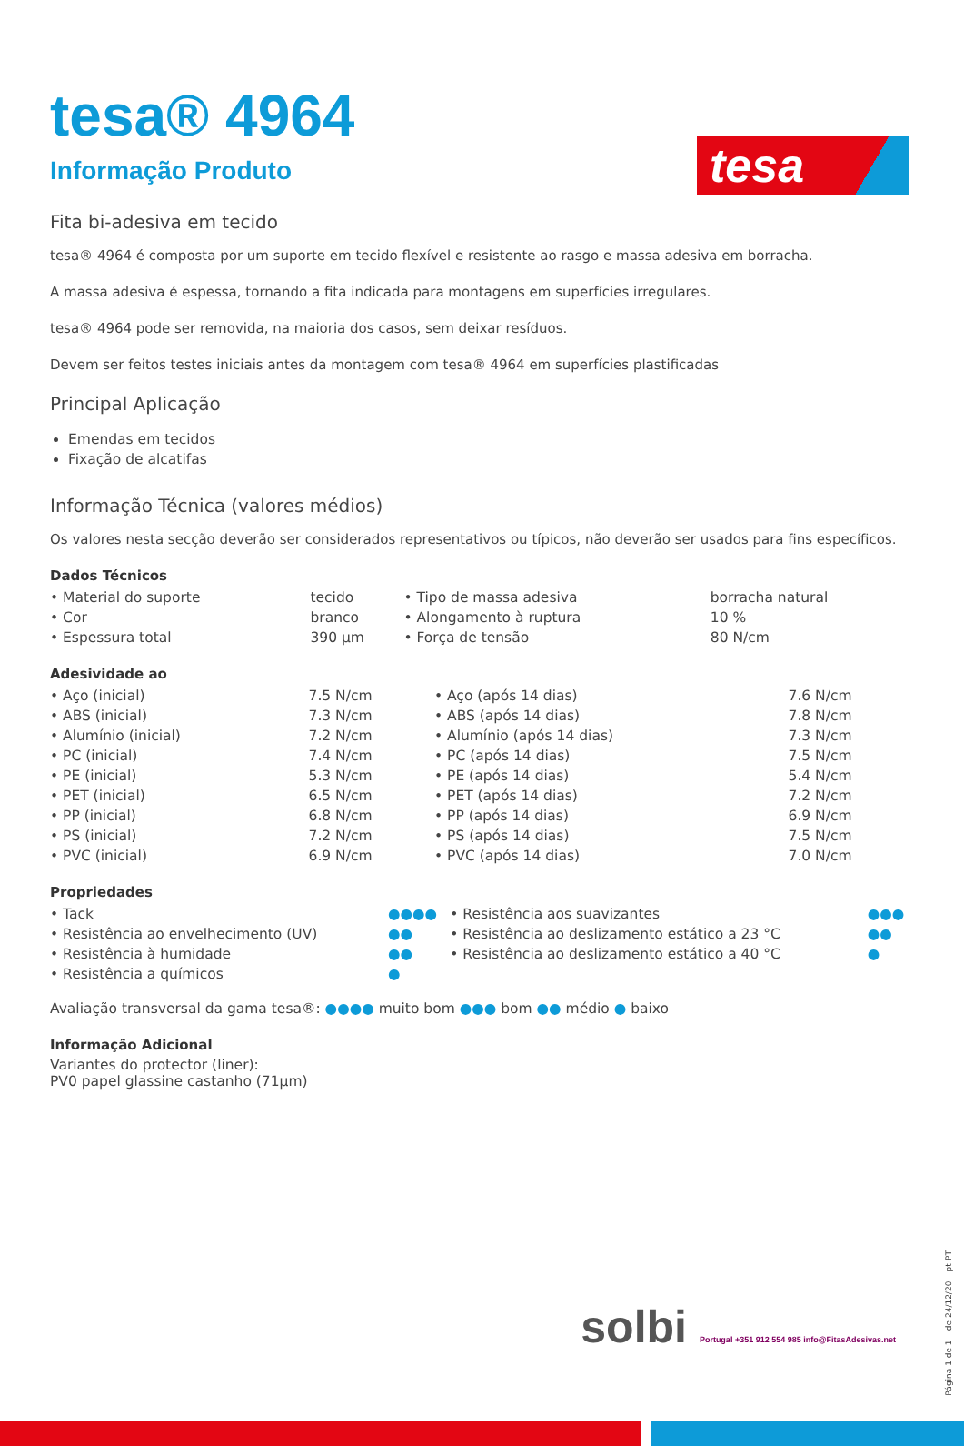tesa
tesa® 4964
Informação Produto
Fita bi-adesiva em tecido
tesa® 4964 é composta por um suporte em tecido flexível e resistente ao rasgo e massa adesiva em borracha.
A massa adesiva é espessa, tornando a fita indicada para montagens em superfícies irregulares.
tesa® 4964 pode ser removida, na maioria dos casos, sem deixar resíduos.
Devem ser feitos testes iniciais antes da montagem com tesa® 4964 em superfícies plastificadas
Principal Aplicação
Emendas em tecidos
Fixação de alcatifas
Informação Técnica (valores médios)
Os valores nesta secção deverão ser considerados representativos ou típicos, não deverão ser usados para fins específicos.
Dados Técnicos
| • Material do suporte | tecido | • Tipo de massa adesiva | borracha natural |
| • Cor | branco | • Alongamento à ruptura | 10 % |
| • Espessura total | 390 µm | • Força de tensão | 80 N/cm |
Adesividade ao
| • Aço (inicial) | 7.5 N/cm | • Aço (após 14 dias) | 7.6 N/cm |
| • ABS (inicial) | 7.3 N/cm | • ABS (após 14 dias) | 7.8 N/cm |
| • Alumínio (inicial) | 7.2 N/cm | • Alumínio (após 14 dias) | 7.3 N/cm |
| • PC (inicial) | 7.4 N/cm | • PC (após 14 dias) | 7.5 N/cm |
| • PE (inicial) | 5.3 N/cm | • PE (após 14 dias) | 5.4 N/cm |
| • PET (inicial) | 6.5 N/cm | • PET (após 14 dias) | 7.2 N/cm |
| • PP (inicial) | 6.8 N/cm | • PP (após 14 dias) | 6.9 N/cm |
| • PS (inicial) | 7.2 N/cm | • PS (após 14 dias) | 7.5 N/cm |
| • PVC (inicial) | 6.9 N/cm | • PVC (após 14 dias) | 7.0 N/cm |
Propriedades
| • Tack | ●●●● | • Resistência aos suavizantes | ●●● |
| • Resistência ao envelhecimento (UV) | ●● | • Resistência ao deslizamento estático a 23 °C | ●● |
| • Resistência à humidade | ●● | • Resistência ao deslizamento estático a 40 °C | ● |
| • Resistência a químicos | ● | | |
Avaliação transversal da gama tesa®: ●●●● muito bom ●●● bom ●● médio ● baixo
Informação Adicional
Variantes do protector (liner):
PV0 papel glassine castanho (71µm)
solbi Portugal +351 912 554 985 info@FitasAdesivas.net
Página 1 de 1 – de 24/12/20 – pt-PT